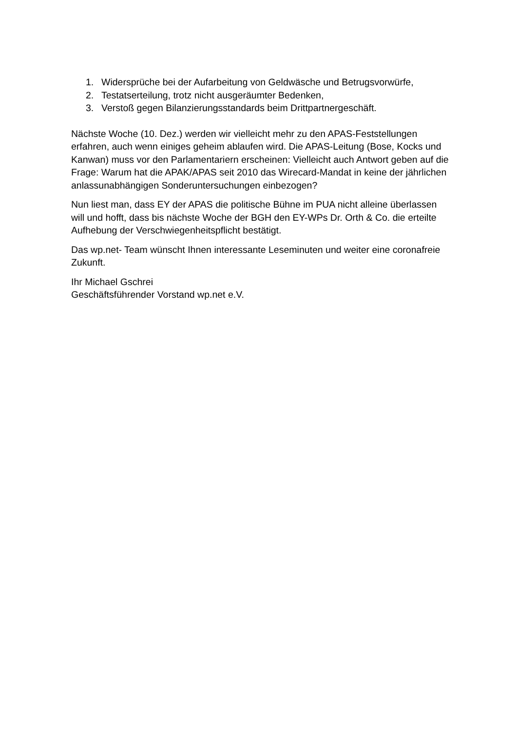1. Widersprüche bei der Aufarbeitung von Geldwäsche und Betrugsvorwürfe,
2. Testatserteilung, trotz nicht ausgeräumter Bedenken,
3. Verstoß gegen Bilanzierungsstandards beim Drittpartnergeschäft.
Nächste Woche (10. Dez.) werden wir vielleicht mehr zu den APAS-Feststellungen erfahren, auch wenn einiges geheim ablaufen wird. Die APAS-Leitung (Bose, Kocks und Kanwan) muss vor den Parlamentariern erscheinen: Vielleicht auch Antwort geben auf die Frage: Warum hat die APAK/APAS seit 2010 das Wirecard-Mandat in keine der jährlichen anlassunabhängigen Sonderuntersuchungen einbezogen?
Nun liest man, dass EY der APAS die politische Bühne im PUA nicht alleine überlassen will und hofft, dass bis nächste Woche der BGH den EY-WPs Dr. Orth & Co. die erteilte Aufhebung der Verschwiegenheitspflicht bestätigt.
Das wp.net- Team wünscht Ihnen interessante Leseminuten und weiter eine coronafreie Zukunft.
Ihr Michael Gschrei
Geschäftsführender Vorstand wp.net e.V.